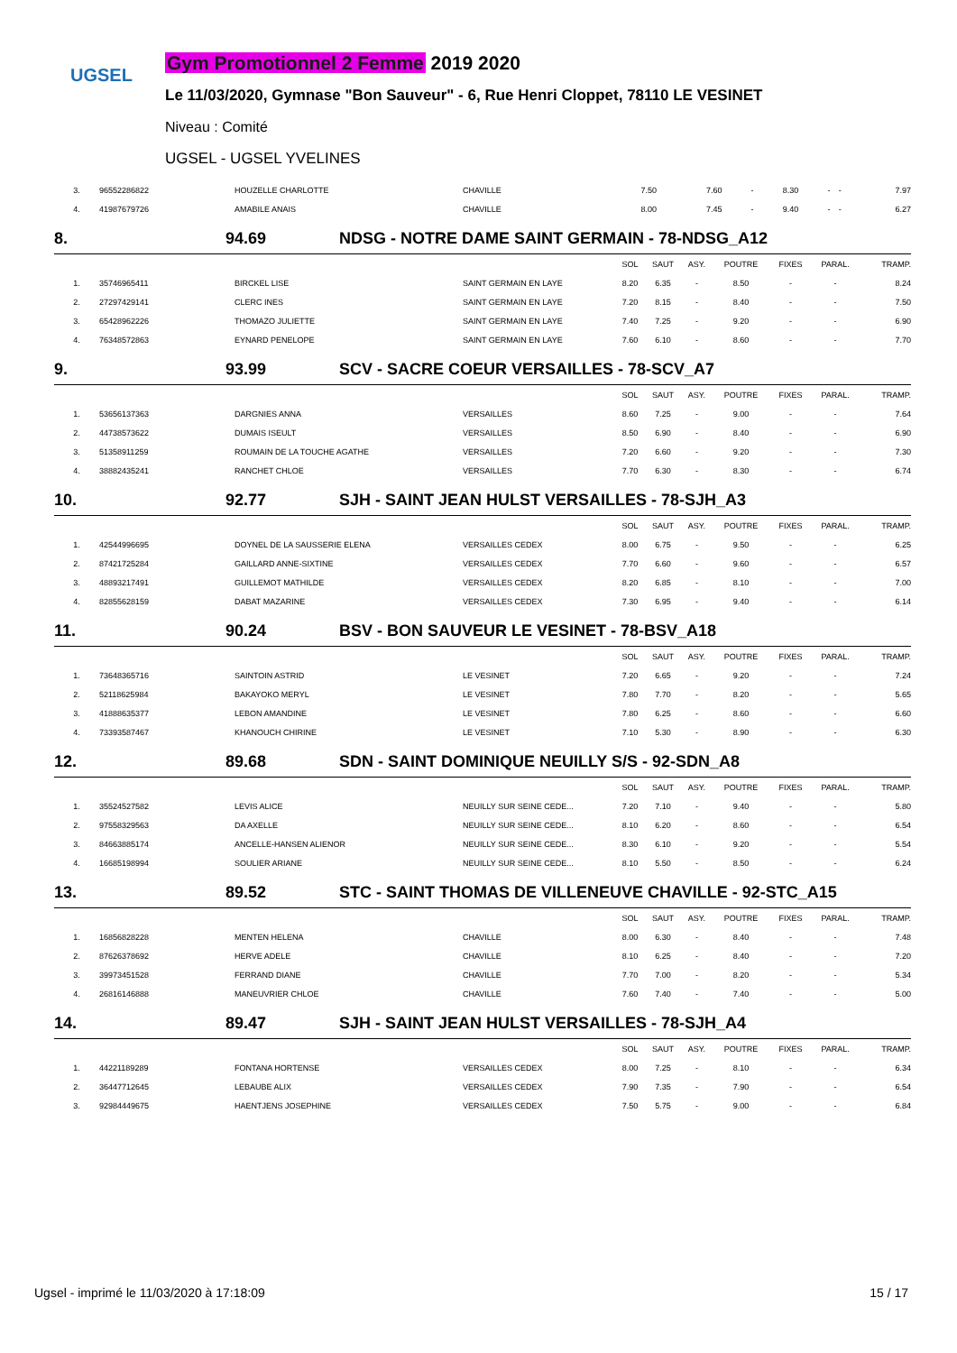UGSEL
Gym Promotionnel 2 Femme 2019 2020
Le 11/03/2020, Gymnase "Bon Sauveur" - 6, Rue Henri Cloppet, 78110 LE VESINET
Niveau : Comité
UGSEL - UGSEL YVELINES
| 3. | 96552286822 | HOUZELLE CHARLOTTE | CHAVILLE | 7.50 | 7.60 | - | 8.30 | - | - | 7.97 |
| 4. | 41987679726 | AMABILE ANAIS | CHAVILLE | 8.00 | 7.45 | - | 9.40 | - | - | 6.27 |
8. 94.69 NDSG - NOTRE DAME SAINT GERMAIN - 78-NDSG_A12
| | | | | SOL | SAUT | ASY. | POUTRE | FIXES | PARAL. | TRAMP. |
| --- | --- | --- | --- | --- | --- | --- | --- | --- | --- | --- |
| 1. | 35746965411 | BIRCKEL LISE | SAINT GERMAIN EN LAYE | 8.20 | 6.35 | - | 8.50 | - | - | 8.24 |
| 2. | 27297429141 | CLERC INES | SAINT GERMAIN EN LAYE | 7.20 | 8.15 | - | 8.40 | - | - | 7.50 |
| 3. | 65428962226 | THOMAZO JULIETTE | SAINT GERMAIN EN LAYE | 7.40 | 7.25 | - | 9.20 | - | - | 6.90 |
| 4. | 76348572863 | EYNARD PENELOPE | SAINT GERMAIN EN LAYE | 7.60 | 6.10 | - | 8.60 | - | - | 7.70 |
9. 93.99 SCV - SACRE COEUR VERSAILLES - 78-SCV_A7
| | | | | SOL | SAUT | ASY. | POUTRE | FIXES | PARAL. | TRAMP. |
| --- | --- | --- | --- | --- | --- | --- | --- | --- | --- | --- |
| 1. | 53656137363 | DARGNIES ANNA | VERSAILLES | 8.60 | 7.25 | - | 9.00 | - | - | 7.64 |
| 2. | 44738573622 | DUMAIS ISEULT | VERSAILLES | 8.50 | 6.90 | - | 8.40 | - | - | 6.90 |
| 3. | 51358911259 | ROUMAIN DE LA TOUCHE AGATHE | VERSAILLES | 7.20 | 6.60 | - | 9.20 | - | - | 7.30 |
| 4. | 38882435241 | RANCHET CHLOE | VERSAILLES | 7.70 | 6.30 | - | 8.30 | - | - | 6.74 |
10. 92.77 SJH - SAINT JEAN HULST VERSAILLES - 78-SJH_A3
| | | | | SOL | SAUT | ASY. | POUTRE | FIXES | PARAL. | TRAMP. |
| --- | --- | --- | --- | --- | --- | --- | --- | --- | --- | --- |
| 1. | 42544996695 | DOYNEL DE LA SAUSSERIE ELENA | VERSAILLES CEDEX | 8.00 | 6.75 | - | 9.50 | - | - | 6.25 |
| 2. | 87421725284 | GAILLARD ANNE-SIXTINE | VERSAILLES CEDEX | 7.70 | 6.60 | - | 9.60 | - | - | 6.57 |
| 3. | 48893217491 | GUILLEMOT MATHILDE | VERSAILLES CEDEX | 8.20 | 6.85 | - | 8.10 | - | - | 7.00 |
| 4. | 82855628159 | DABAT MAZARINE | VERSAILLES CEDEX | 7.30 | 6.95 | - | 9.40 | - | - | 6.14 |
11. 90.24 BSV - BON SAUVEUR LE VESINET - 78-BSV_A18
| | | | | SOL | SAUT | ASY. | POUTRE | FIXES | PARAL. | TRAMP. |
| --- | --- | --- | --- | --- | --- | --- | --- | --- | --- | --- |
| 1. | 73648365716 | SAINTOIN ASTRID | LE VESINET | 7.20 | 6.65 | - | 9.20 | - | - | 7.24 |
| 2. | 52118625984 | BAKAYOKO MERYL | LE VESINET | 7.80 | 7.70 | - | 8.20 | - | - | 5.65 |
| 3. | 41888635377 | LEBON AMANDINE | LE VESINET | 7.80 | 6.25 | - | 8.60 | - | - | 6.60 |
| 4. | 73393587467 | KHANOUCH CHIRINE | LE VESINET | 7.10 | 5.30 | - | 8.90 | - | - | 6.30 |
12. 89.68 SDN - SAINT DOMINIQUE NEUILLY S/S - 92-SDN_A8
| | | | | SOL | SAUT | ASY. | POUTRE | FIXES | PARAL. | TRAMP. |
| --- | --- | --- | --- | --- | --- | --- | --- | --- | --- | --- |
| 1. | 35524527582 | LEVIS ALICE | NEUILLY SUR SEINE CEDE... | 7.20 | 7.10 | - | 9.40 | - | - | 5.80 |
| 2. | 97558329563 | DA AXELLE | NEUILLY SUR SEINE CEDE... | 8.10 | 6.20 | - | 8.60 | - | - | 6.54 |
| 3. | 84663885174 | ANCELLE-HANSEN ALIENOR | NEUILLY SUR SEINE CEDE... | 8.30 | 6.10 | - | 9.20 | - | - | 5.54 |
| 4. | 16685198994 | SOULIER ARIANE | NEUILLY SUR SEINE CEDE... | 8.10 | 5.50 | - | 8.50 | - | - | 6.24 |
13. 89.52 STC - SAINT THOMAS DE VILLENEUVE CHAVILLE - 92-STC_A15
| | | | | SOL | SAUT | ASY. | POUTRE | FIXES | PARAL. | TRAMP. |
| --- | --- | --- | --- | --- | --- | --- | --- | --- | --- | --- |
| 1. | 16856828228 | MENTEN HELENA | CHAVILLE | 8.00 | 6.30 | - | 8.40 | - | - | 7.48 |
| 2. | 87626378692 | HERVE ADELE | CHAVILLE | 8.10 | 6.25 | - | 8.40 | - | - | 7.20 |
| 3. | 39973451528 | FERRAND DIANE | CHAVILLE | 7.70 | 7.00 | - | 8.20 | - | - | 5.34 |
| 4. | 26816146888 | MANEUVRIER CHLOE | CHAVILLE | 7.60 | 7.40 | - | 7.40 | - | - | 5.00 |
14. 89.47 SJH - SAINT JEAN HULST VERSAILLES - 78-SJH_A4
| | | | | SOL | SAUT | ASY. | POUTRE | FIXES | PARAL. | TRAMP. |
| --- | --- | --- | --- | --- | --- | --- | --- | --- | --- | --- |
| 1. | 44221189289 | FONTANA HORTENSE | VERSAILLES CEDEX | 8.00 | 7.25 | - | 8.10 | - | - | 6.34 |
| 2. | 36447712645 | LEBAUBE ALIX | VERSAILLES CEDEX | 7.90 | 7.35 | - | 7.90 | - | - | 6.54 |
| 3. | 92984449675 | HAENTJENS JOSEPHINE | VERSAILLES CEDEX | 7.50 | 5.75 | - | 9.00 | - | - | 6.84 |
Ugsel - imprimé le 11/03/2020 à 17:18:09 15 / 17